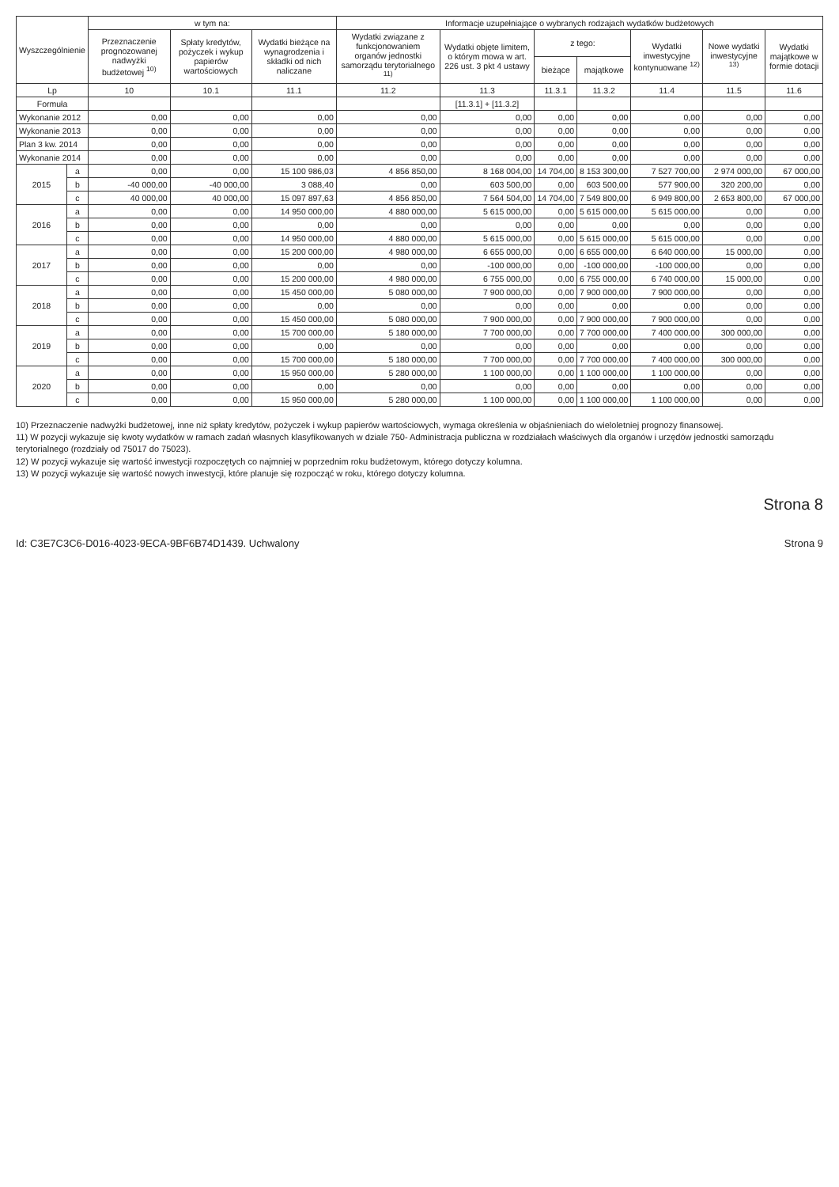| Wyszczególnienie | | w tym na: | | | Informacje uzupełniające o wybranych rodzajach wydatków budżetowych | | | | | | |
| --- | --- | --- | --- | --- | --- | --- | --- | --- | --- | --- | --- |
| | | Przeznaczenie prognozowanej nadwyżki budżetowej <sup>10)</sup> | Spłaty kredytów, pożyczek i wykup papierów wartościowych | Wydatki bieżące na wynagrodzenia i składki od nich naliczane | Wydatki związane z funkcjonowaniem organów jednostki samorządu terytorialnego <sup>11)</sup> | Wydatki objęte limitem, o którym mowa w art. 226 ust. 3 pkt 4 ustawy | z tego: | | Wydatki inwestycyjne kontynuowane <sup>12)</sup> | Nowe wydatki inwestycyjne <sup>13)</sup> | Wydatki majątkowe w formie dotacji |
| | | | | | | | bieżące | majątkowe | | | |
| Lp | | 10 | 10.1 | 11.1 | 11.2 | 11.3 | 11.3.1 | 11.3.2 | 11.4 | 11.5 | 11.6 |
| Formuła | | | | | | [11.3.1] + [11.3.2] | | | | | |
| Wykonanie 2012 | | 0,00 | 0,00 | 0,00 | 0,00 | 0,00 | 0,00 | 0,00 | 0,00 | 0,00 | 0,00 |
| Wykonanie 2013 | | 0,00 | 0,00 | 0,00 | 0,00 | 0,00 | 0,00 | 0,00 | 0,00 | 0,00 | 0,00 |
| Plan 3 kw. 2014 | | 0,00 | 0,00 | 0,00 | 0,00 | 0,00 | 0,00 | 0,00 | 0,00 | 0,00 | 0,00 |
| Wykonanie 2014 | | 0,00 | 0,00 | 0,00 | 0,00 | 0,00 | 0,00 | 0,00 | 0,00 | 0,00 | 0,00 |
| 2015 | a | 0,00 | 0,00 | 15 100 986,03 | 4 856 850,00 | 8 168 004,00 | 14 704,00 | 8 153 300,00 | 7 527 700,00 | 2 974 000,00 | 67 000,00 |
| | b | -40 000,00 | -40 000,00 | 3 088,40 | 0,00 | 603 500,00 | 0,00 | 603 500,00 | 577 900,00 | 320 200,00 | 0,00 |
| | c | 40 000,00 | 40 000,00 | 15 097 897,63 | 4 856 850,00 | 7 564 504,00 | 14 704,00 | 7 549 800,00 | 6 949 800,00 | 2 653 800,00 | 67 000,00 |
| 2016 | a | 0,00 | 0,00 | 14 950 000,00 | 4 880 000,00 | 5 615 000,00 | 0,00 | 5 615 000,00 | 5 615 000,00 | 0,00 | 0,00 |
| | b | 0,00 | 0,00 | 0,00 | 0,00 | 0,00 | 0,00 | 0,00 | 0,00 | 0,00 | 0,00 |
| | c | 0,00 | 0,00 | 14 950 000,00 | 4 880 000,00 | 5 615 000,00 | 0,00 | 5 615 000,00 | 5 615 000,00 | 0,00 | 0,00 |
| 2017 | a | 0,00 | 0,00 | 15 200 000,00 | 4 980 000,00 | 6 655 000,00 | 0,00 | 6 655 000,00 | 6 640 000,00 | 15 000,00 | 0,00 |
| | b | 0,00 | 0,00 | 0,00 | 0,00 | -100 000,00 | 0,00 | -100 000,00 | -100 000,00 | 0,00 | 0,00 |
| | c | 0,00 | 0,00 | 15 200 000,00 | 4 980 000,00 | 6 755 000,00 | 0,00 | 6 755 000,00 | 6 740 000,00 | 15 000,00 | 0,00 |
| 2018 | a | 0,00 | 0,00 | 15 450 000,00 | 5 080 000,00 | 7 900 000,00 | 0,00 | 7 900 000,00 | 7 900 000,00 | 0,00 | 0,00 |
| | b | 0,00 | 0,00 | 0,00 | 0,00 | 0,00 | 0,00 | 0,00 | 0,00 | 0,00 | 0,00 |
| | c | 0,00 | 0,00 | 15 450 000,00 | 5 080 000,00 | 7 900 000,00 | 0,00 | 7 900 000,00 | 7 900 000,00 | 0,00 | 0,00 |
| 2019 | a | 0,00 | 0,00 | 15 700 000,00 | 5 180 000,00 | 7 700 000,00 | 0,00 | 7 700 000,00 | 7 400 000,00 | 300 000,00 | 0,00 |
| | b | 0,00 | 0,00 | 0,00 | 0,00 | 0,00 | 0,00 | 0,00 | 0,00 | 0,00 | 0,00 |
| | c | 0,00 | 0,00 | 15 700 000,00 | 5 180 000,00 | 7 700 000,00 | 0,00 | 7 700 000,00 | 7 400 000,00 | 300 000,00 | 0,00 |
| 2020 | a | 0,00 | 0,00 | 15 950 000,00 | 5 280 000,00 | 1 100 000,00 | 0,00 | 1 100 000,00 | 1 100 000,00 | 0,00 | 0,00 |
| | b | 0,00 | 0,00 | 0,00 | 0,00 | 0,00 | 0,00 | 0,00 | 0,00 | 0,00 | 0,00 |
| | c | 0,00 | 0,00 | 15 950 000,00 | 5 280 000,00 | 1 100 000,00 | 0,00 | 1 100 000,00 | 1 100 000,00 | 0,00 | 0,00 |
10) Przeznaczenie nadwyżki budżetowej, inne niż spłaty kredytów, pożyczek i wykup papierów wartościowych, wymaga określenia w objaśnieniach do wieloletniej prognozy finansowej.
11) W pozycji wykazuje się kwoty wydatków w ramach zadań własnych klasyfikowanych w dziale 750- Administracja publiczna w rozdziałach właściwych dla organów i urzędów jednostki samorządu terytorialnego (rozdziały od 75017 do 75023).
12) W pozycji wykazuje się wartość inwestycji rozpoczętych co najmniej w poprzednim roku budżetowym, którego dotyczy kolumna.
13) W pozycji wykazuje się wartość nowych inwestycji, które planuje się rozpocząć w roku, którego dotyczy kolumna.
Strona 8
Id: C3E7C3C6-D016-4023-9ECA-9BF6B74D1439. Uchwalony Strona 9